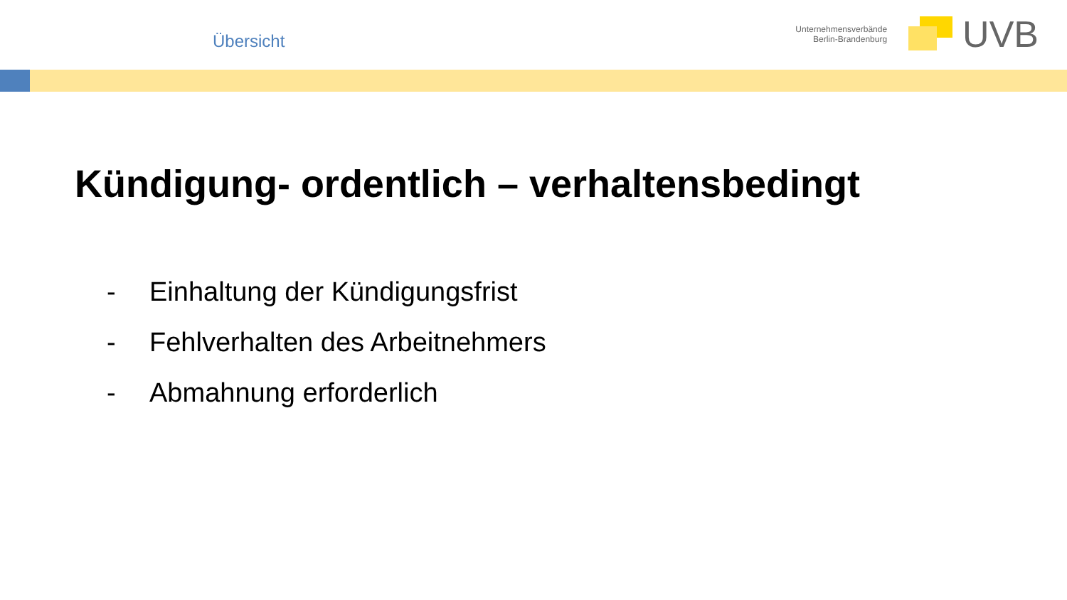Übersicht
Unternehmensverbände
Berlin-Brandenburg
UVB
Kündigung- ordentlich – verhaltensbedingt
- Einhaltung der Kündigungsfrist
- Fehlverhalten des Arbeitnehmers
- Abmahnung erforderlich